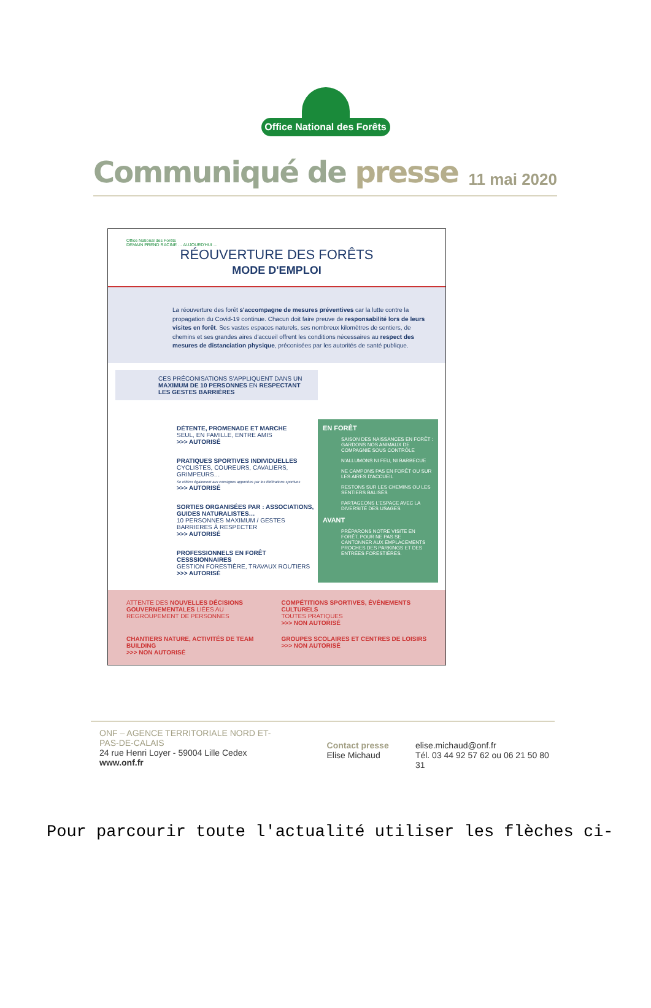Office National des Forêts
Communiqué de presse
11 mai 2020
Office National des Forêts
DEMAIN PREND RACINE … AUJOURD'HUI …
RÉOUVERTURE DES FORÊTS
MODE D'EMPLOI
La réouverture des forêt s'accompagne de mesures préventives car la lutte contre la propagation du Covid-19 continue. Chacun doit faire preuve de responsabilité lors de leurs visites en forêt. Ses vastes espaces naturels, ses nombreux kilomètres de sentiers, de chemins et ses grandes aires d'accueil offrent les conditions nécessaires au respect des mesures de distanciation physique, préconisées par les autorités de santé publique.
CES PRÉCONISATIONS S'APPLIQUENT DANS UN MAXIMUM DE 10 PERSONNES EN RESPECTANT LES GESTES BARRIÈRES
DÉTENTE, PROMENADE ET MARCHE
SEUL, EN FAMILLE, ENTRE AMIS
>>> AUTORISÉ
PRATIQUES SPORTIVES INDIVIDUELLES
CYCLISTES, COUREURS, CAVALIERS, GRIMPEURS…
Se référer également aux consignes apportées par les fédérations sportives
>>> AUTORISÉ
SORTIES ORGANISÉES PAR : ASSOCIATIONS, GUIDES NATURALISTES…
10 PERSONNES MAXIMUM / GESTES BARRIERES À RESPECTER
>>> AUTORISÉ
PROFESSIONNELS EN FORÊT CESSSIONNAIRES
GESTION FORESTIÈRE, TRAVAUX ROUTIERS
>>> AUTORISÉ
EN FORÊT
SAISON DES NAISSANCES EN FORÊT : GARDONS NOS ANIMAUX DE COMPAGNIE SOUS CONTRÔLE
N'ALLUMONS NI FEU, NI BARBECUE
NE CAMPONS PAS EN FORÊT OU SUR LES AIRES D'ACCUEIL
RESTONS SUR LES CHEMINS OU LES SENTIERS BALISÉS
PARTAGEONS L'ESPACE AVEC LA DIVERSITÉ DES USAGES
AVANT
PRÉPARONS NOTRE VISITE EN FORÊT, POUR NE PAS SE CANTONNER AUX EMPLACEMENTS PROCHES DES PARKINGS ET DES ENTRÉES FORESTIÈRES.
ATTENTE DES NOUVELLES DÉCISIONS GOUVERNEMENTALES LIÉES AU REGROUPEMENT DE PERSONNES
COMPÉTITIONS SPORTIVES, ÉVÉNEMENTS CULTURELS
TOUTES PRATIQUES
>>> NON AUTORISÉ
CHANTIERS NATURE, ACTIVITÉS DE TEAM BUILDING
>>> NON AUTORISÉ
GROUPES SCOLAIRES ET CENTRES DE LOISIRS
>>> NON AUTORISÉ
ONF – AGENCE TERRITORIALE NORD ET-PAS-DE-CALAIS
24 rue Henri Loyer - 59004 Lille Cedex
www.onf.fr
Contact presse
Elise Michaud
elise.michaud@onf.fr
Tél. 03 44 92 57 62 ou 06 21 50 80 31
Pour parcourir toute l'actualité utiliser les flèches ci-